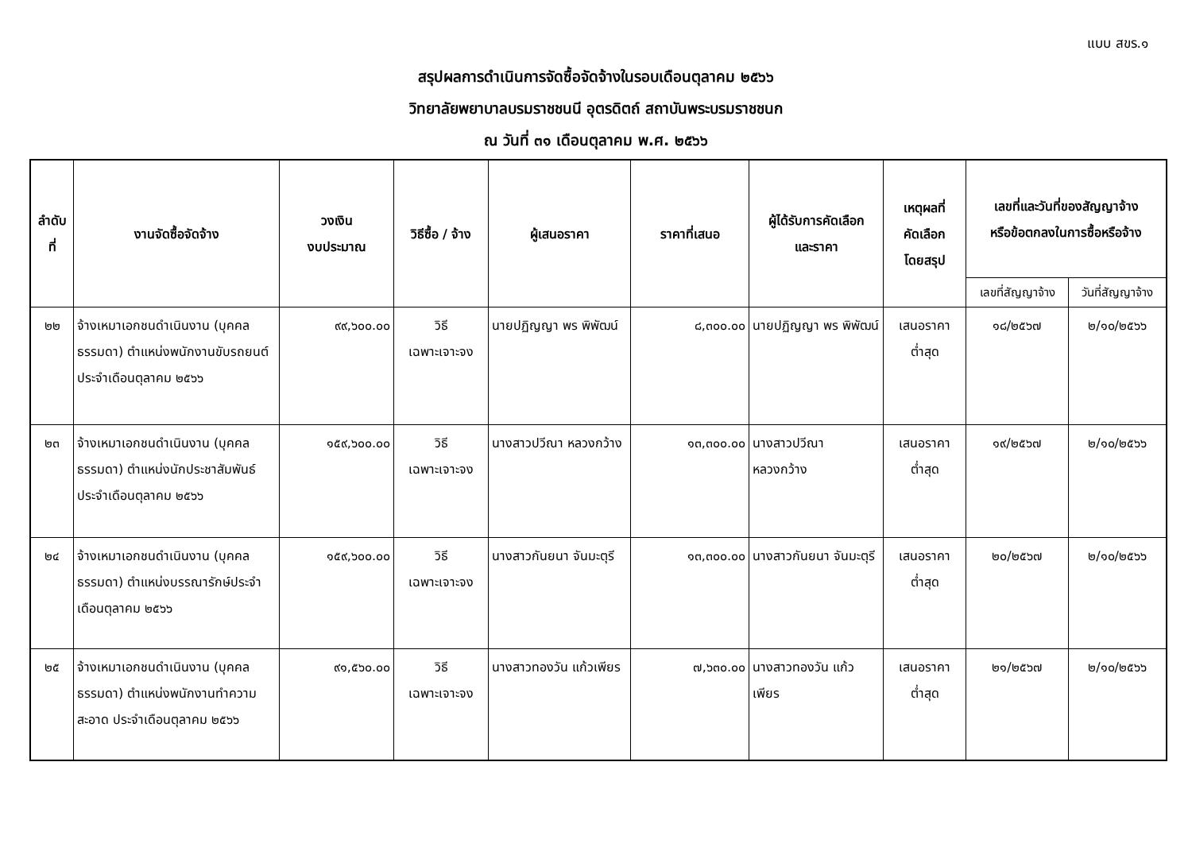แบบ สขร.๑
สรุปผลการดำเนินการจัดซื้อจัดจ้างในรอบเดือนตุลาคม ๒๕๖๖
วิทยาลัยพยาบาลบรมราชชนนี อุตรดิตถ์ สถาบันพระบรมราชชนก
ณ วันที่ ๓๑ เดือนตุลาคม พ.ศ. ๒๕๖๖
| ลำดับที่ | งานจัดซื้อจัดจ้าง | วงเงิน งบประมาณ | วิธีซื้อ / จ้าง | ผู้เสนอราคา | ราคาที่เสนอ | ผู้ได้รับการคัดเลือก และราคา | เหตุผลที่ คัดเลือก โดยสรุป | เลขที่และวันที่ของสัญญาจ้าง หรือข้อตกลงในการซื้อหรือจ้าง | |
| --- | --- | --- | --- | --- | --- | --- | --- | --- | --- |
| | | | | | | | | เลขที่สัญญาจ้าง | วันที่สัญญาจ้าง |
| ๒๒ | จ้างเหมาเอกชนดำเนินงาน (บุคคลธรรมดา) ตำแหน่งพนักงานขับรถยนต์ประจำเดือนตุลาคม ๒๕๖๖ | ๙๙,๖๐๐.๐๐ | วิธี เฉพาะเจาะจง | นายปฏิญญา พร พิพัฒน์ | ๘,๓๐๐.๐๐ | นายปฏิญญา พร พิพัฒน์ | เสนอราคา ต่ำสุด | ๑๘/๒๕๖๗ | ๒/๑๐/๒๕๖๖ |
| ๒๓ | จ้างเหมาเอกชนดำเนินงาน (บุคคลธรรมดา) ตำแหน่งนักประชาสัมพันธ์ ประจำเดือนตุลาคม ๒๕๖๖ | ๑๕๙,๖๐๐.๐๐ | วิธี เฉพาะเจาะจง | นางสาวปวีณา หลวงกว้าง | ๑๓,๓๐๐.๐๐ | นางสาวปวีณา หลวงกว้าง | เสนอราคา ต่ำสุด | ๑๙/๒๕๖๗ | ๒/๑๐/๒๕๖๖ |
| ๒๔ | จ้างเหมาเอกชนดำเนินงาน (บุคคลธรรมดา) ตำแหน่งบรรณารักษ์ประจำเดือนตุลาคม ๒๕๖๖ | ๑๕๙,๖๐๐.๐๐ | วิธี เฉพาะเจาะจง | นางสาวกันยนา จันมะตุรี | ๑๓,๓๐๐.๐๐ | นางสาวกันยนา จันมะตุรี | เสนอราคา ต่ำสุด | ๒๐/๒๕๖๗ | ๒/๑๐/๒๕๖๖ |
| ๒๕ | จ้างเหมาเอกชนดำเนินงาน (บุคคลธรรมดา) ตำแหน่งพนักงานทำความสะอาด ประจำเดือนตุลาคม ๒๕๖๖ | ๙๑,๕๖๐.๐๐ | วิธี เฉพาะเจาะจง | นางสาวทองวัน แก้วเพียร | ๗,๖๓๐.๐๐ | นางสาวทองวัน แก้วเพียร | เสนอราคา ต่ำสุด | ๒๑/๒๕๖๗ | ๒/๑๐/๒๕๖๖ |